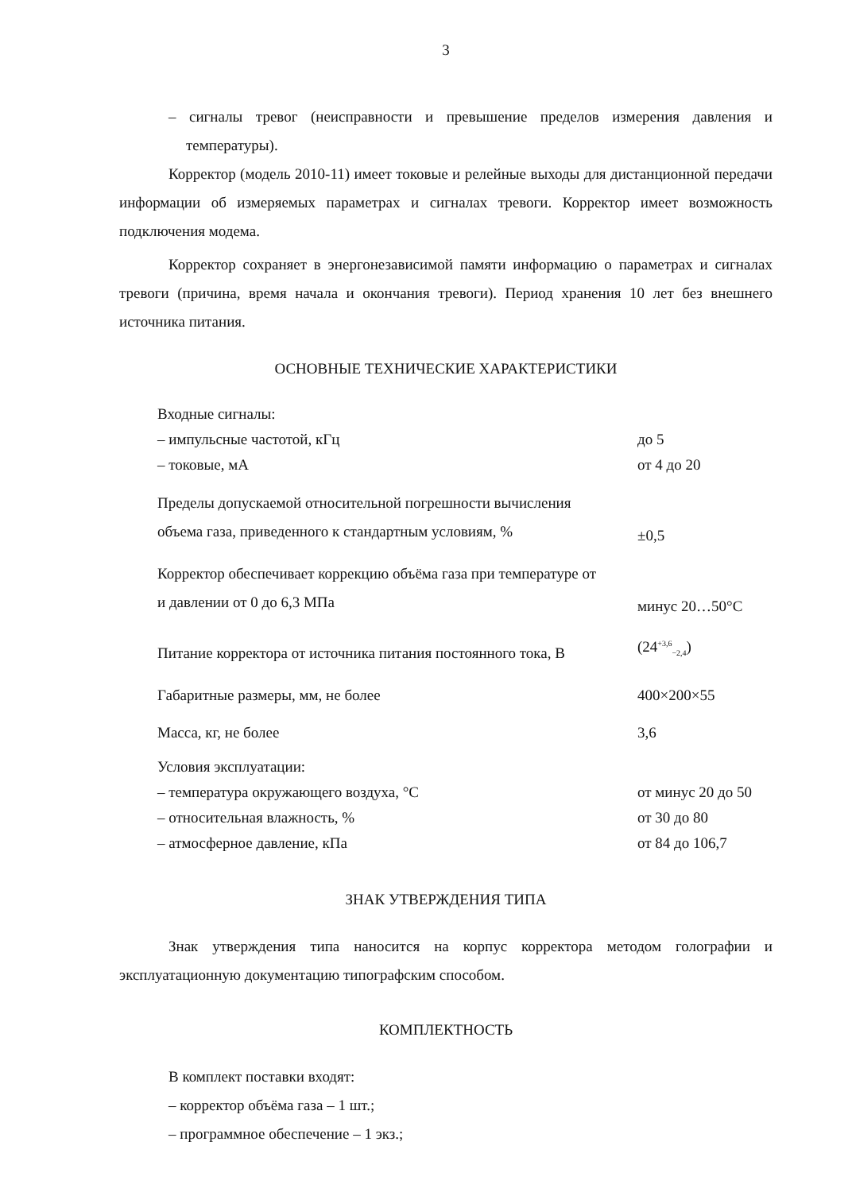3
– сигналы тревог (неисправности и превышение пределов измерения давления и температуры).
Корректор (модель 2010-11) имеет токовые и релейные выходы для дистанционной передачи информации об измеряемых параметрах и сигналах тревоги. Корректор имеет возможность подключения модема.
Корректор сохраняет в энергонезависимой памяти информацию о параметрах и сигналах тревоги (причина, время начала и окончания тревоги). Период хранения 10 лет без внешнего источника питания.
ОСНОВНЫЕ ТЕХНИЧЕСКИЕ ХАРАКТЕРИСТИКИ
| Входные сигналы: | |
| – импульсные частотой, кГц | до 5 |
| – токовые, мА | от 4 до 20 |
| Пределы допускаемой относительной погрешности вычисления объема газа, приведенного к стандартным условиям, % | ±0,5 |
| Корректор обеспечивает коррекцию объёма газа при температуре от и давлении от 0 до 6,3 МПа | минус 20…50°С |
| Питание корректора от источника питания постоянного тока, В | (24<sup>+3,6</sup><sub>−2,4</sub>) |
| Габаритные размеры, мм, не более | 400×200×55 |
| Масса, кг, не более | 3,6 |
| Условия эксплуатации: | |
| – температура окружающего воздуха, °С | от минус 20 до 50 |
| – относительная влажность, % | от 30 до 80 |
| – атмосферное давление, кПа | от 84 до 106,7 |
ЗНАК УТВЕРЖДЕНИЯ ТИПА
Знак утверждения типа наносится на корпус корректора методом голографии и эксплуатационную документацию типографским способом.
КОМПЛЕКТНОСТЬ
В комплект поставки входят:
– корректор объёма газа – 1 шт.;
– программное обеспечение – 1 экз.;